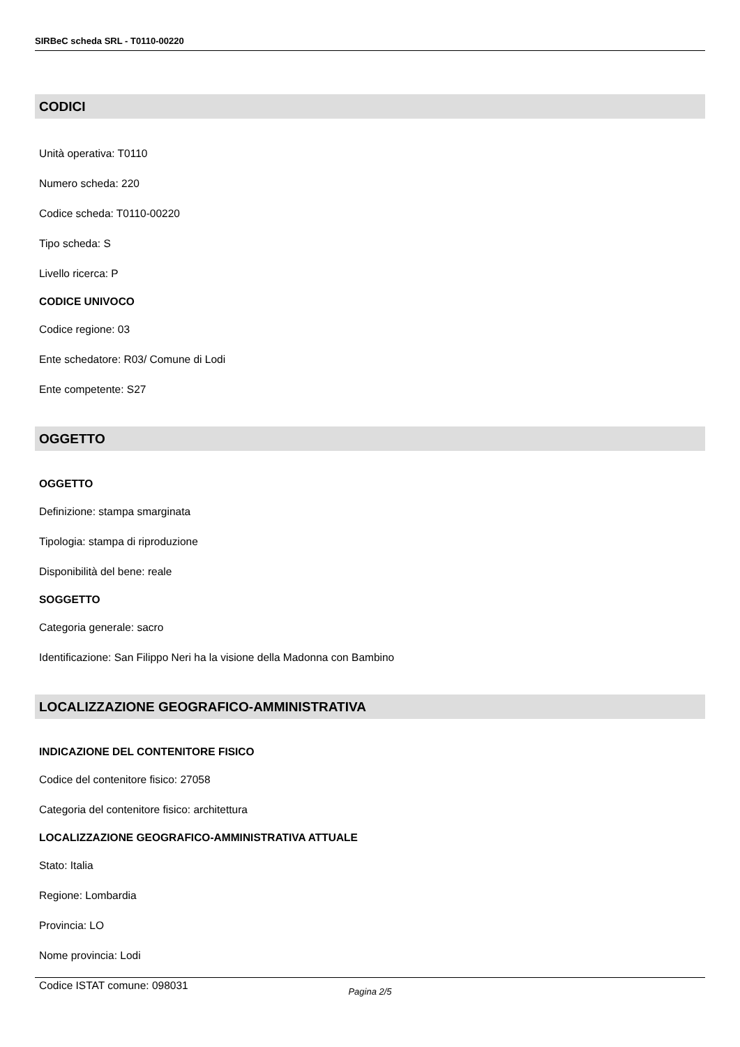SIRBeC scheda SRL - T0110-00220
CODICI
Unità operativa: T0110
Numero scheda: 220
Codice scheda: T0110-00220
Tipo scheda: S
Livello ricerca: P
CODICE UNIVOCO
Codice regione: 03
Ente schedatore: R03/ Comune di Lodi
Ente competente: S27
OGGETTO
OGGETTO
Definizione: stampa smarginata
Tipologia: stampa di riproduzione
Disponibilità del bene: reale
SOGGETTO
Categoria generale: sacro
Identificazione: San Filippo Neri ha la visione della Madonna con Bambino
LOCALIZZAZIONE GEOGRAFICO-AMMINISTRATIVA
INDICAZIONE DEL CONTENITORE FISICO
Codice del contenitore fisico: 27058
Categoria del contenitore fisico: architettura
LOCALIZZAZIONE GEOGRAFICO-AMMINISTRATIVA ATTUALE
Stato: Italia
Regione: Lombardia
Provincia: LO
Nome provincia: Lodi
Codice ISTAT comune: 098031
Pagina 2/5